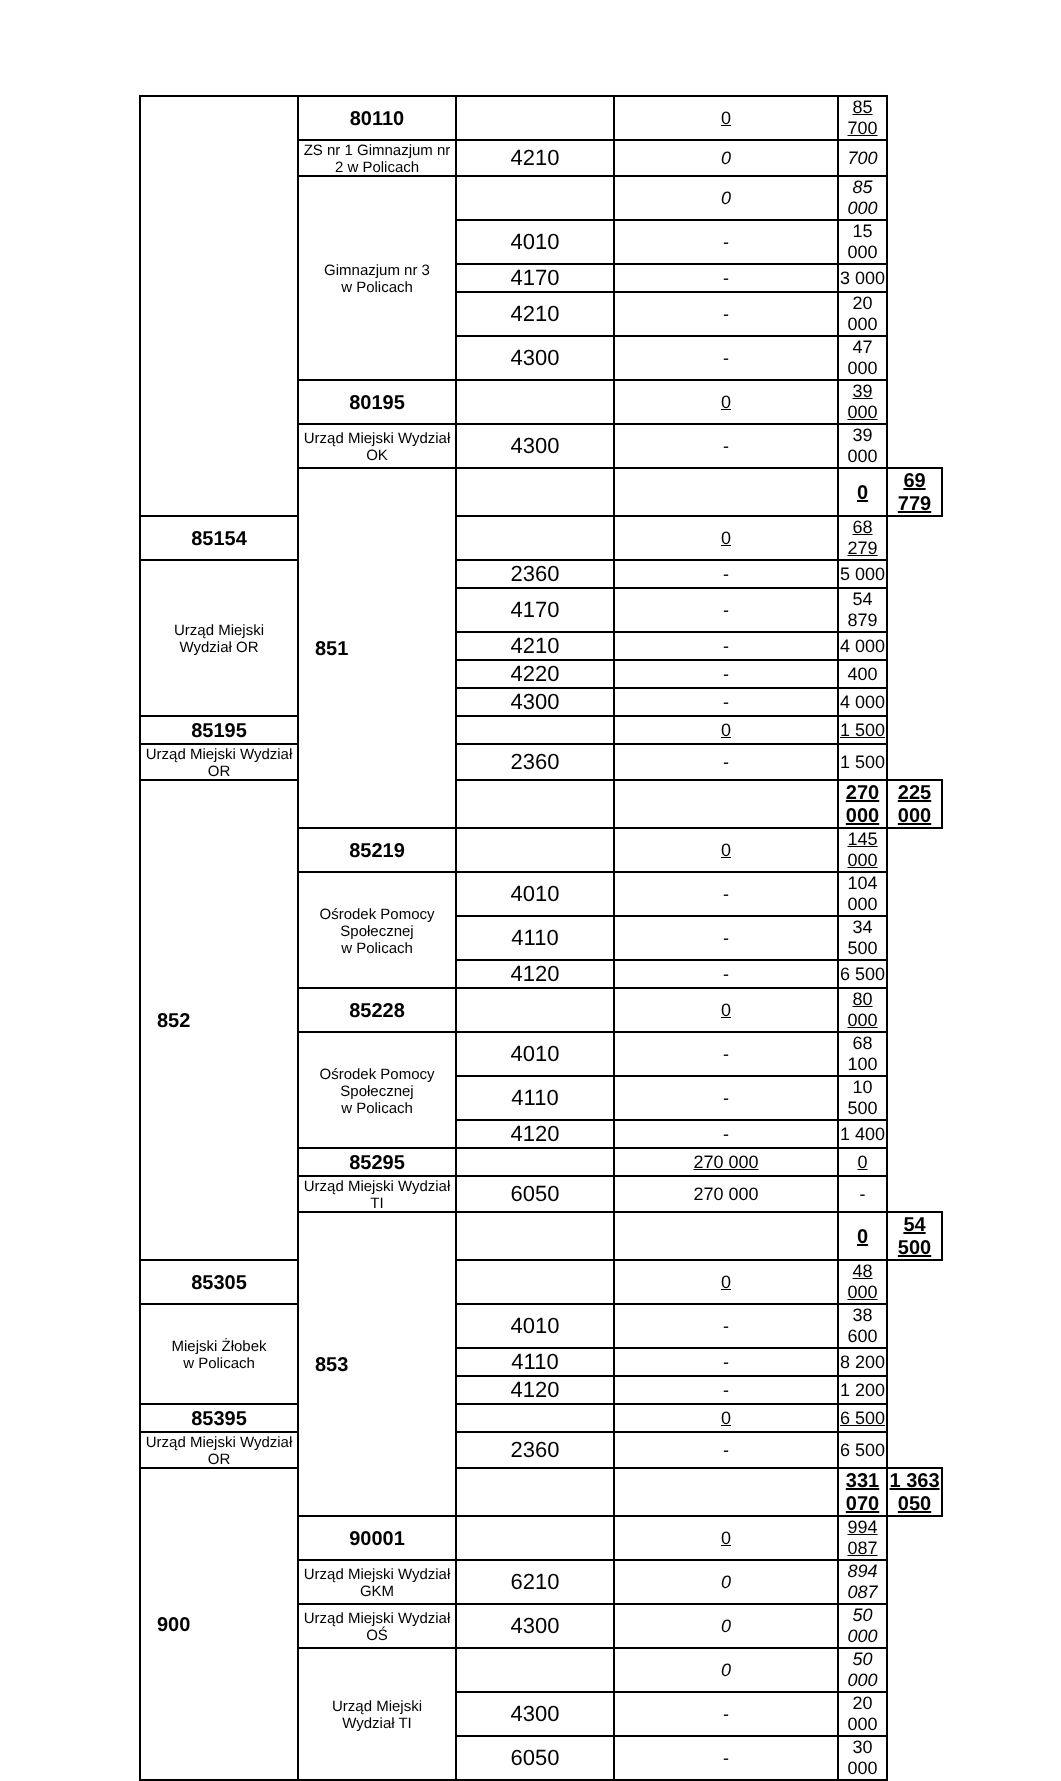| | 80110 | | 0 | 85 700 | |
| | ZS nr 1 Gimnazjum nr 2 w Policach | 4210 | 0 | 700 | |
| | Gimnazjum nr 3 w Policach | | 0 | 85 000 | |
| | | 4010 | - | 15 000 | |
| | | 4170 | - | 3 000 | |
| | | 4210 | - | 20 000 | |
| | | 4300 | - | 47 000 | |
| | 80195 | | 0 | 39 000 | |
| | Urząd Miejski Wydział OK | 4300 | - | 39 000 | |
| | 851 | | | 0 | 69 779 |
| 85154 | | | 0 | 68 279 | |
| Urząd Miejski Wydział OR | | 2360 | - | 5 000 | |
| | | 4170 | - | 54 879 | |
| | | 4210 | - | 4 000 | |
| | | 4220 | - | 400 | |
| | | 4300 | - | 4 000 | |
| 85195 | | | 0 | 1 500 | |
| Urząd Miejski Wydział OR | | 2360 | - | 1 500 | |
| 852 | | | | 270 000 | 225 000 |
| | 85219 | | 0 | 145 000 | |
| | Ośrodek Pomocy Społecznej w Policach | 4010 | - | 104 000 | |
| | | 4110 | - | 34 500 | |
| | | 4120 | - | 6 500 | |
| | 85228 | | 0 | 80 000 | |
| | Ośrodek Pomocy Społecznej w Policach | 4010 | - | 68 100 | |
| | | 4110 | - | 10 500 | |
| | | 4120 | - | 1 400 | |
| | 85295 | | 270 000 | 0 | |
| | Urząd Miejski Wydział TI | 6050 | 270 000 | - | |
| | 853 | | | 0 | 54 500 |
| 85305 | | | 0 | 48 000 | |
| Miejski Żłobek w Policach | | 4010 | - | 38 600 | |
| | | 4110 | - | 8 200 | |
| | | 4120 | - | 1 200 | |
| 85395 | | | 0 | 6 500 | |
| Urząd Miejski Wydział OR | | 2360 | - | 6 500 | |
| 900 | | | | 331 070 | 1 363 050 |
| | 90001 | | 0 | 994 087 | |
| | Urząd Miejski Wydział GKM | 6210 | 0 | 894 087 | |
| | Urząd Miejski Wydział OŚ | 4300 | 0 | 50 000 | |
| | Urząd Miejski Wydział TI | | 0 | 50 000 | |
| | | 4300 | - | 20 000 | |
| | | 6050 | - | 30 000 | |